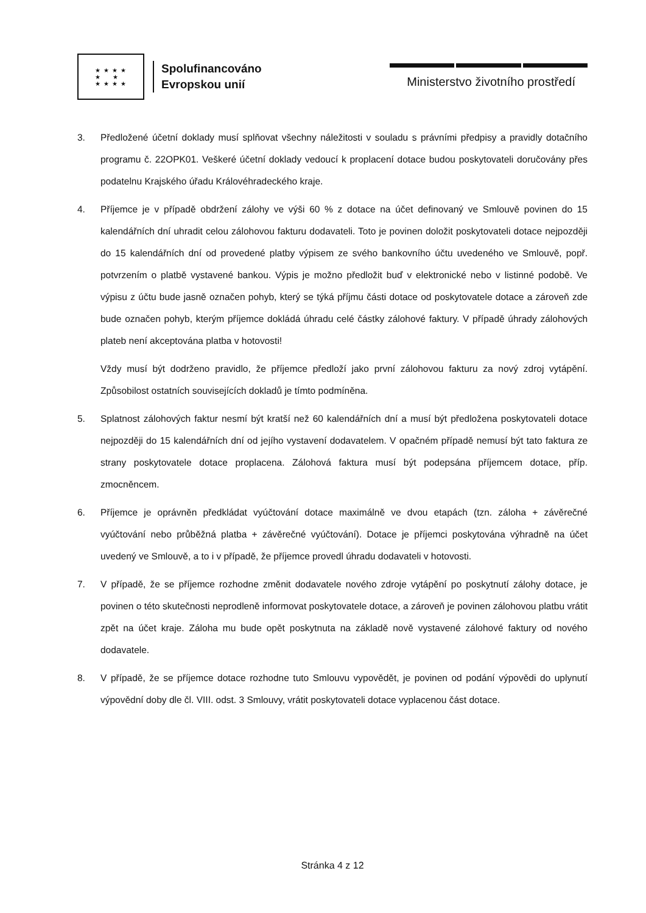★ ★ ★ ★
★ ★
★ ★ ★ ★
Spolufinancováno
Evropskou unií
Ministerstvo životního prostředí
3. Předložené účetní doklady musí splňovat všechny náležitosti v souladu s právními předpisy a pravidly dotačního programu č. 22OPK01. Veškeré účetní doklady vedoucí k proplacení dotace budou poskytovateli doručovány přes podatelnu Krajského úřadu Královéhradeckého kraje.
4. Příjemce je v případě obdržení zálohy ve výši 60 % z dotace na účet definovaný ve Smlouvě povinen do 15 kalendářních dní uhradit celou zálohovou fakturu dodavateli. Toto je povinen doložit poskytovateli dotace nejpozději do 15 kalendářních dní od provedené platby výpisem ze svého bankovního účtu uvedeného ve Smlouvě, popř. potvrzením o platbě vystavené bankou. Výpis je možno předložit buď v elektronické nebo v listinné podobě. Ve výpisu z účtu bude jasně označen pohyb, který se týká příjmu části dotace od poskytovatele dotace a zároveň zde bude označen pohyb, kterým příjemce dokládá úhradu celé částky zálohové faktury. V případě úhrady zálohových plateb není akceptována platba v hotovosti!
Vždy musí být dodrženo pravidlo, že příjemce předloží jako první zálohovou fakturu za nový zdroj vytápění. Způsobilost ostatních souvisejících dokladů je tímto podmíněna.
5. Splatnost zálohových faktur nesmí být kratší než 60 kalendářních dní a musí být předložena poskytovateli dotace nejpozději do 15 kalendářních dní od jejího vystavení dodavatelem. V opačném případě nemusí být tato faktura ze strany poskytovatele dotace proplacena. Zálohová faktura musí být podepsána příjemcem dotace, příp. zmocněncem.
6. Příjemce je oprávněn předkládat vyúčtování dotace maximálně ve dvou etapách (tzn. záloha + závěrečné vyúčtování nebo průběžná platba + závěrečné vyúčtování). Dotace je příjemci poskytována výhradně na účet uvedený ve Smlouvě, a to i v případě, že příjemce provedl úhradu dodavateli v hotovosti.
7. V případě, že se příjemce rozhodne změnit dodavatele nového zdroje vytápění po poskytnutí zálohy dotace, je povinen o této skutečnosti neprodleně informovat poskytovatele dotace, a zároveň je povinen zálohovou platbu vrátit zpět na účet kraje. Záloha mu bude opět poskytnuta na základě nově vystavené zálohové faktury od nového dodavatele.
8. V případě, že se příjemce dotace rozhodne tuto Smlouvu vypovědět, je povinen od podání výpovědi do uplynutí výpovědní doby dle čl. VIII. odst. 3 Smlouvy, vrátit poskytovateli dotace vyplacenou část dotace.
Stránka 4 z 12